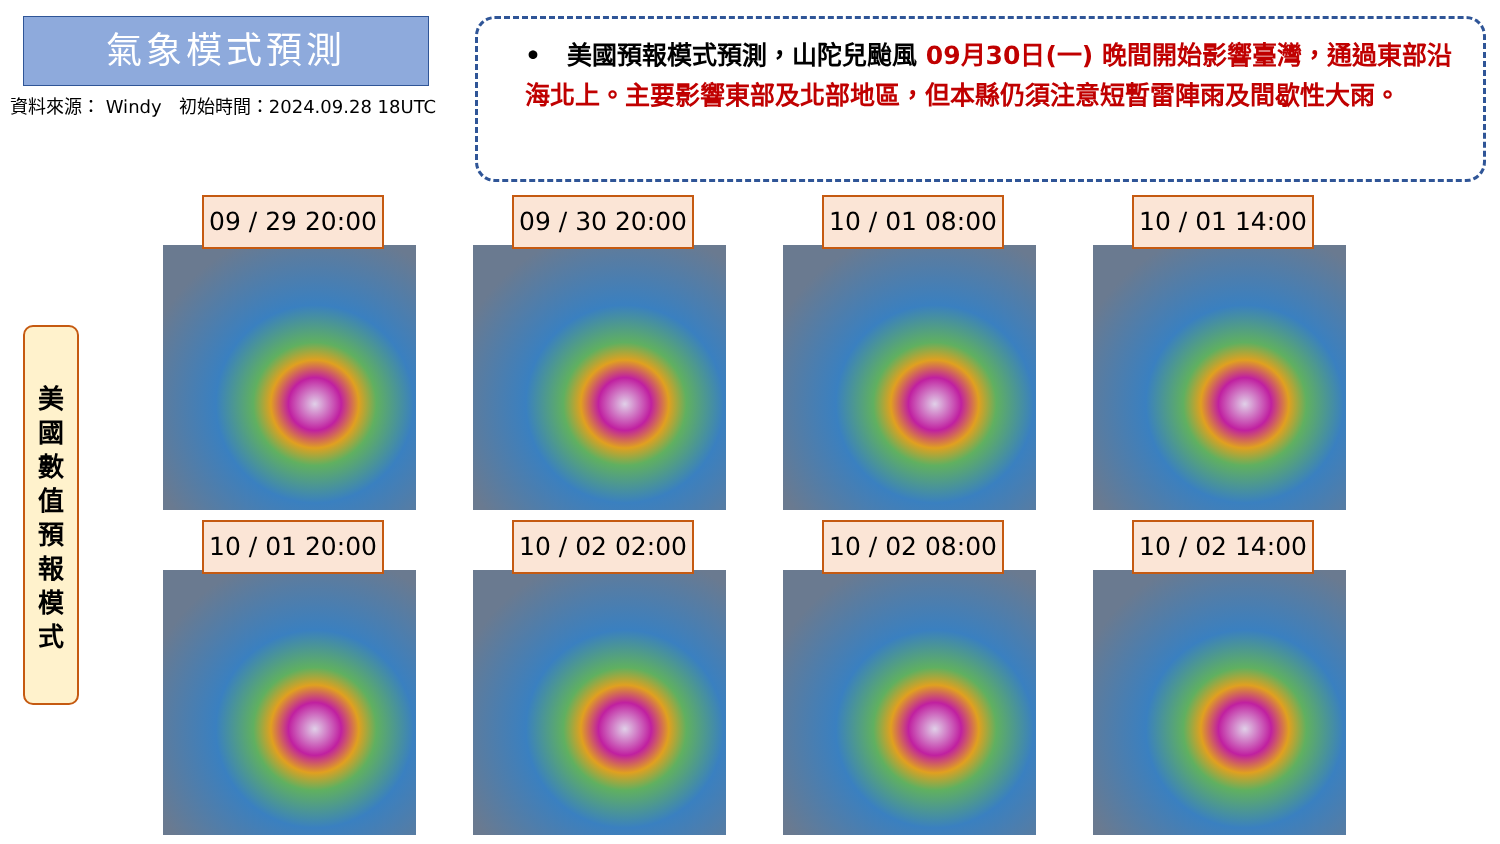氣象模式預測
資料來源： Windy 初始時間：2024.09.28 18UTC
• 美國預報模式預測，山陀兒颱風 09月30日(一) 晚間開始影響臺灣，通過東部沿海北上。主要影響東部及北部地區，但本縣仍須注意短暫雷陣雨及間歇性大雨。
美
國
數
值
預
報
模
式
09 / 29 20:00
09 / 30 20:00
10 / 01 08:00
10 / 01 14:00
10 / 01 20:00
10 / 02 02:00
10 / 02 08:00
10 / 02 14:00